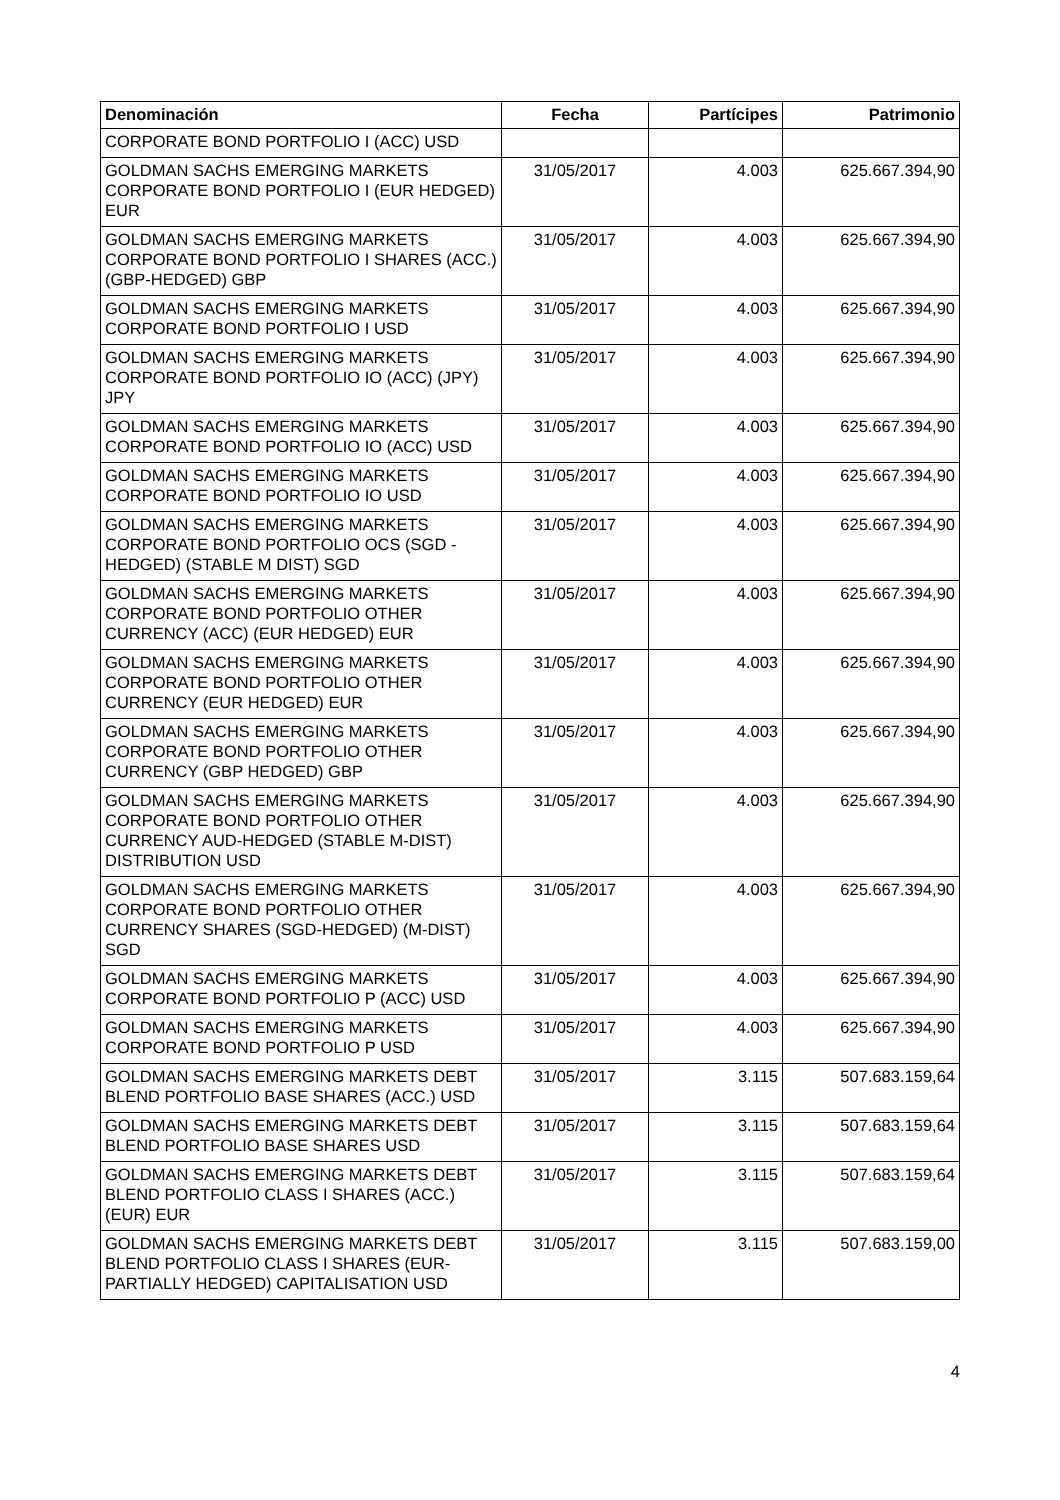| Denominación | Fecha | Partícipes | Patrimonio |
| --- | --- | --- | --- |
| CORPORATE BOND PORTFOLIO I (ACC) USD | | | |
| GOLDMAN SACHS EMERGING MARKETS CORPORATE BOND PORTFOLIO I (EUR HEDGED) EUR | 31/05/2017 | 4.003 | 625.667.394,90 |
| GOLDMAN SACHS EMERGING MARKETS CORPORATE BOND PORTFOLIO I SHARES (ACC.) (GBP-HEDGED) GBP | 31/05/2017 | 4.003 | 625.667.394,90 |
| GOLDMAN SACHS EMERGING MARKETS CORPORATE BOND PORTFOLIO I USD | 31/05/2017 | 4.003 | 625.667.394,90 |
| GOLDMAN SACHS EMERGING MARKETS CORPORATE BOND PORTFOLIO IO (ACC) (JPY) JPY | 31/05/2017 | 4.003 | 625.667.394,90 |
| GOLDMAN SACHS EMERGING MARKETS CORPORATE BOND PORTFOLIO IO (ACC) USD | 31/05/2017 | 4.003 | 625.667.394,90 |
| GOLDMAN SACHS EMERGING MARKETS CORPORATE BOND PORTFOLIO IO USD | 31/05/2017 | 4.003 | 625.667.394,90 |
| GOLDMAN SACHS EMERGING MARKETS CORPORATE BOND PORTFOLIO OCS (SGD - HEDGED) (STABLE M DIST) SGD | 31/05/2017 | 4.003 | 625.667.394,90 |
| GOLDMAN SACHS EMERGING MARKETS CORPORATE BOND PORTFOLIO OTHER CURRENCY (ACC) (EUR HEDGED) EUR | 31/05/2017 | 4.003 | 625.667.394,90 |
| GOLDMAN SACHS EMERGING MARKETS CORPORATE BOND PORTFOLIO OTHER CURRENCY (EUR HEDGED) EUR | 31/05/2017 | 4.003 | 625.667.394,90 |
| GOLDMAN SACHS EMERGING MARKETS CORPORATE BOND PORTFOLIO OTHER CURRENCY (GBP HEDGED) GBP | 31/05/2017 | 4.003 | 625.667.394,90 |
| GOLDMAN SACHS EMERGING MARKETS CORPORATE BOND PORTFOLIO OTHER CURRENCY AUD-HEDGED (STABLE M-DIST) DISTRIBUTION USD | 31/05/2017 | 4.003 | 625.667.394,90 |
| GOLDMAN SACHS EMERGING MARKETS CORPORATE BOND PORTFOLIO OTHER CURRENCY SHARES (SGD-HEDGED) (M-DIST) SGD | 31/05/2017 | 4.003 | 625.667.394,90 |
| GOLDMAN SACHS EMERGING MARKETS CORPORATE BOND PORTFOLIO P (ACC) USD | 31/05/2017 | 4.003 | 625.667.394,90 |
| GOLDMAN SACHS EMERGING MARKETS CORPORATE BOND PORTFOLIO P USD | 31/05/2017 | 4.003 | 625.667.394,90 |
| GOLDMAN SACHS EMERGING MARKETS DEBT BLEND PORTFOLIO BASE SHARES (ACC.) USD | 31/05/2017 | 3.115 | 507.683.159,64 |
| GOLDMAN SACHS EMERGING MARKETS DEBT BLEND PORTFOLIO BASE SHARES USD | 31/05/2017 | 3.115 | 507.683.159,64 |
| GOLDMAN SACHS EMERGING MARKETS DEBT BLEND PORTFOLIO CLASS I SHARES (ACC.) (EUR) EUR | 31/05/2017 | 3.115 | 507.683.159,64 |
| GOLDMAN SACHS EMERGING MARKETS DEBT BLEND PORTFOLIO CLASS I SHARES (EUR-PARTIALLY HEDGED) CAPITALISATION USD | 31/05/2017 | 3.115 | 507.683.159,00 |
4